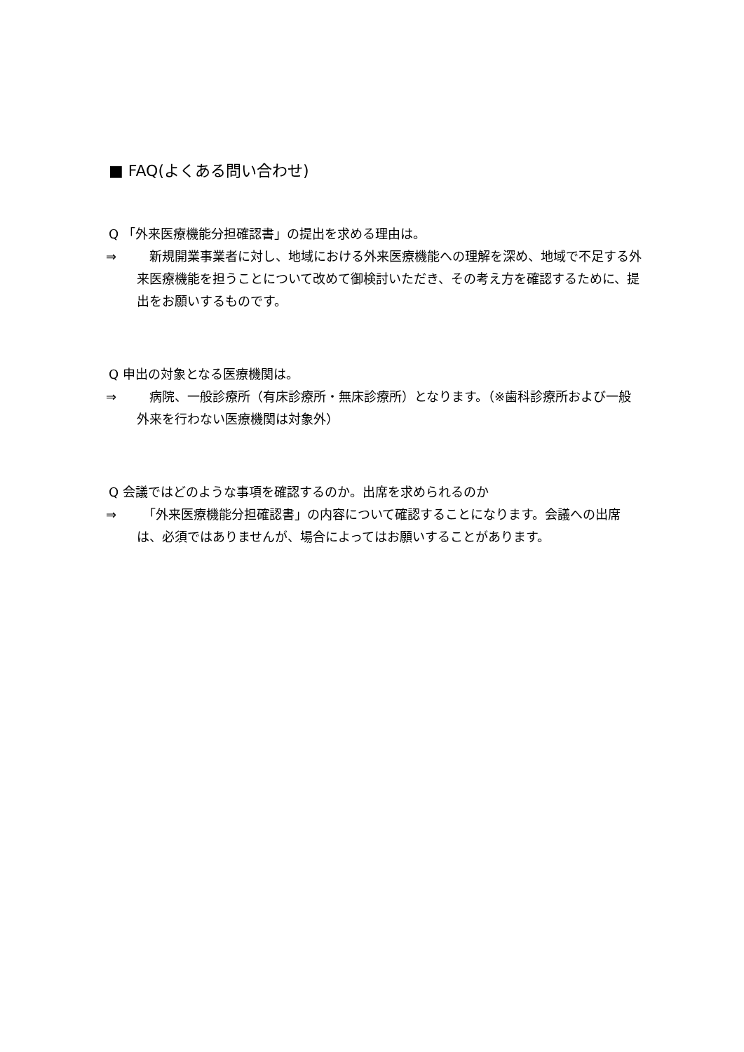■ FAQ(よくある問い合わせ)
Q 「外来医療機能分担確認書」の提出を求める理由は。
⇒　新規開業事業者に対し、地域における外来医療機能への理解を深め、地域で不足する外来医療機能を担うことについて改めて御検討いただき、その考え方を確認するために、提出をお願いするものです。
Q 申出の対象となる医療機関は。
⇒　病院、一般診療所（有床診療所・無床診療所）となります。（※歯科診療所および一般外来を行わない医療機関は対象外）
Q 会議ではどのような事項を確認するのか。出席を求められるのか
⇒　「外来医療機能分担確認書」の内容について確認することになります。会議への出席は、必須ではありませんが、場合によってはお願いすることがあります。